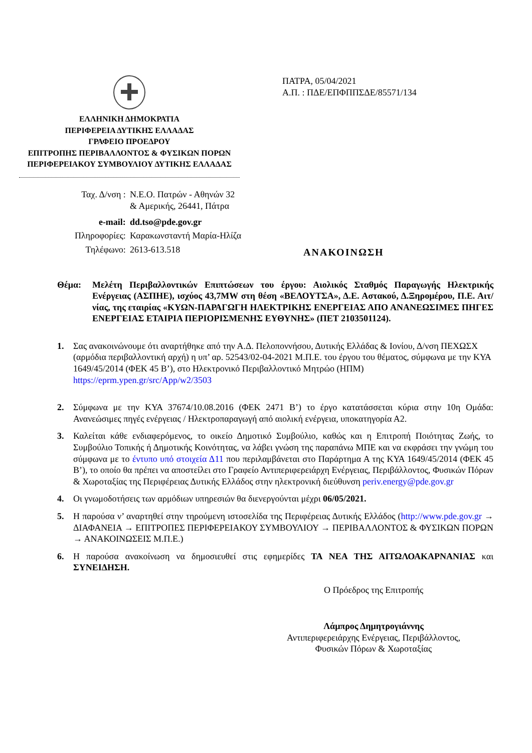ΕΛΛΗΝΙΚΗ ΔΗΜΟΚΡΑΤΙΑ
ΠΕΡΙΦΕΡΕΙΑ ΔΥΤΙΚΗΣ ΕΛΛΑΔΑΣ
ΓΡΑΦΕΙΟ ΠΡΟΕΔΡΟΥ
ΕΠΙΤΡΟΠΗΣ ΠΕΡΙΒΑΛΛΟΝΤΟΣ & ΦΥΣΙΚΩΝ ΠΟΡΩΝ
ΠΕΡΙΦΕΡΕΙΑΚΟΥ ΣΥΜΒΟΥΛΙΟΥ ΔΥΤΙΚΗΣ ΕΛΛΑΔΑΣ
ΠΑΤΡΑ, 05/04/2021
Α.Π. : ΠΔΕ/ΕΠΦΠΠΣΔΕ/85571/134
| Ταχ. Δ/νση : | Ν.Ε.Ο. Πατρών - Αθηνών 32 & Αμερικής, 26441, Πάτρα |
| e-mail: | dd.tso@pde.gov.gr |
| Πληροφορίες: | Καρακωνσταντή Μαρία-Ηλίζα |
| Τηλέφωνο: | 2613-613.518 |
ΑΝΑΚΟΙΝΩΣΗ
Θέμα: Μελέτη Περιβαλλοντικών Επιπτώσεων του έργου: Αιολικός Σταθμός Παραγωγής Ηλεκτρικής Ενέργειας (ΑΣΠΗΕ), ισχύος 43,7MW στη θέση «ΒΕΛΟΥΤΣΑ», Δ.Ε. Αστακού, Δ.Ξηρομέρου, Π.Ε. Αιτ/νίας, της εταιρίας «ΚΥΩΝ-ΠΑΡΑΓΩΓΗ ΗΛΕΚΤΡΙΚΗΣ ΕΝΕΡΓΕΙΑΣ ΑΠΟ ΑΝΑΝΕΩΣΙΜΕΣ ΠΗΓΕΣ ΕΝΕΡΓΕΙΑΣ ΕΤΑΙΡΙΑ ΠΕΡΙΟΡΙΣΜΕΝΗΣ ΕΥΘΥΝΗΣ» (ΠΕΤ 2103501124).
1. Σας ανακοινώνουμε ότι αναρτήθηκε από την Α.Δ. Πελοποννήσου, Δυτικής Ελλάδας & Ιονίου, Δ/νση ΠΕΧΩΣΧ (αρμόδια περιβαλλοντική αρχή) η υπ’ αρ. 52543/02-04-2021 Μ.Π.Ε. του έργου του θέματος, σύμφωνα με την ΚΥΑ 1649/45/2014 (ΦΕΚ 45 Β’), στο Ηλεκτρονικό Περιβαλλοντικό Μητρώο (ΗΠΜ) https://eprm.ypen.gr/src/App/w2/3503
2. Σύμφωνα με την ΚΥΑ 37674/10.08.2016 (ΦΕΚ 2471 Β’) το έργο κατατάσσεται κύρια στην 10η Ομάδα: Ανανεώσιμες πηγές ενέργειας / Ηλεκτροπαραγωγή από αιολική ενέργεια, υποκατηγορία Α2.
3. Καλείται κάθε ενδιαφερόμενος, το οικείο Δημοτικό Συμβούλιο, καθώς και η Επιτροπή Ποιότητας Ζωής, το Συμβούλιο Τοπικής ή Δημοτικής Κοινότητας, να λάβει γνώση της παραπάνω ΜΠΕ και να εκφράσει την γνώμη του σύμφωνα με το έντυπο υπό στοιχεία Δ11 που περιλαμβάνεται στο Παράρτημα Α της ΚΥΑ 1649/45/2014 (ΦΕΚ 45 Β’), το οποίο θα πρέπει να αποστείλει στο Γραφείο Αντιπεριφερειάρχη Ενέργειας, Περιβάλλοντος, Φυσικών Πόρων & Χωροταξίας της Περιφέρειας Δυτικής Ελλάδος στην ηλεκτρονική διεύθυνση periv.energy@pde.gov.gr
4. Οι γνωμοδοτήσεις των αρμόδιων υπηρεσιών θα διενεργούνται μέχρι 06/05/2021.
5. Η παρούσα ν’ αναρτηθεί στην τηρούμενη ιστοσελίδα της Περιφέρειας Δυτικής Ελλάδος (http://www.pde.gov.gr → ΔΙΑΦΑΝΕΙΑ → ΕΠΙΤΡΟΠΕΣ ΠΕΡΙΦΕΡΕΙΑΚΟΥ ΣΥΜΒΟΥΛΙΟΥ → ΠΕΡΙΒΑΛΛΟΝΤΟΣ & ΦΥΣΙΚΩΝ ΠΟΡΩΝ → ΑΝΑΚΟΙΝΩΣΕΙΣ Μ.Π.Ε.)
6. Η παρούσα ανακοίνωση να δημοσιευθεί στις εφημερίδες ΤΑ ΝΕΑ ΤΗΣ ΑΙΤΩΛΟΑΚΑΡΝΑΝΙΑΣ και ΣΥΝΕΙΔΗΣΗ.
Ο Πρόεδρος της Επιτροπής
Λάμπρος Δημητρογιάννης
Αντιπεριφερειάρχης Ενέργειας, Περιβάλλοντος,
Φυσικών Πόρων & Χωροταξίας